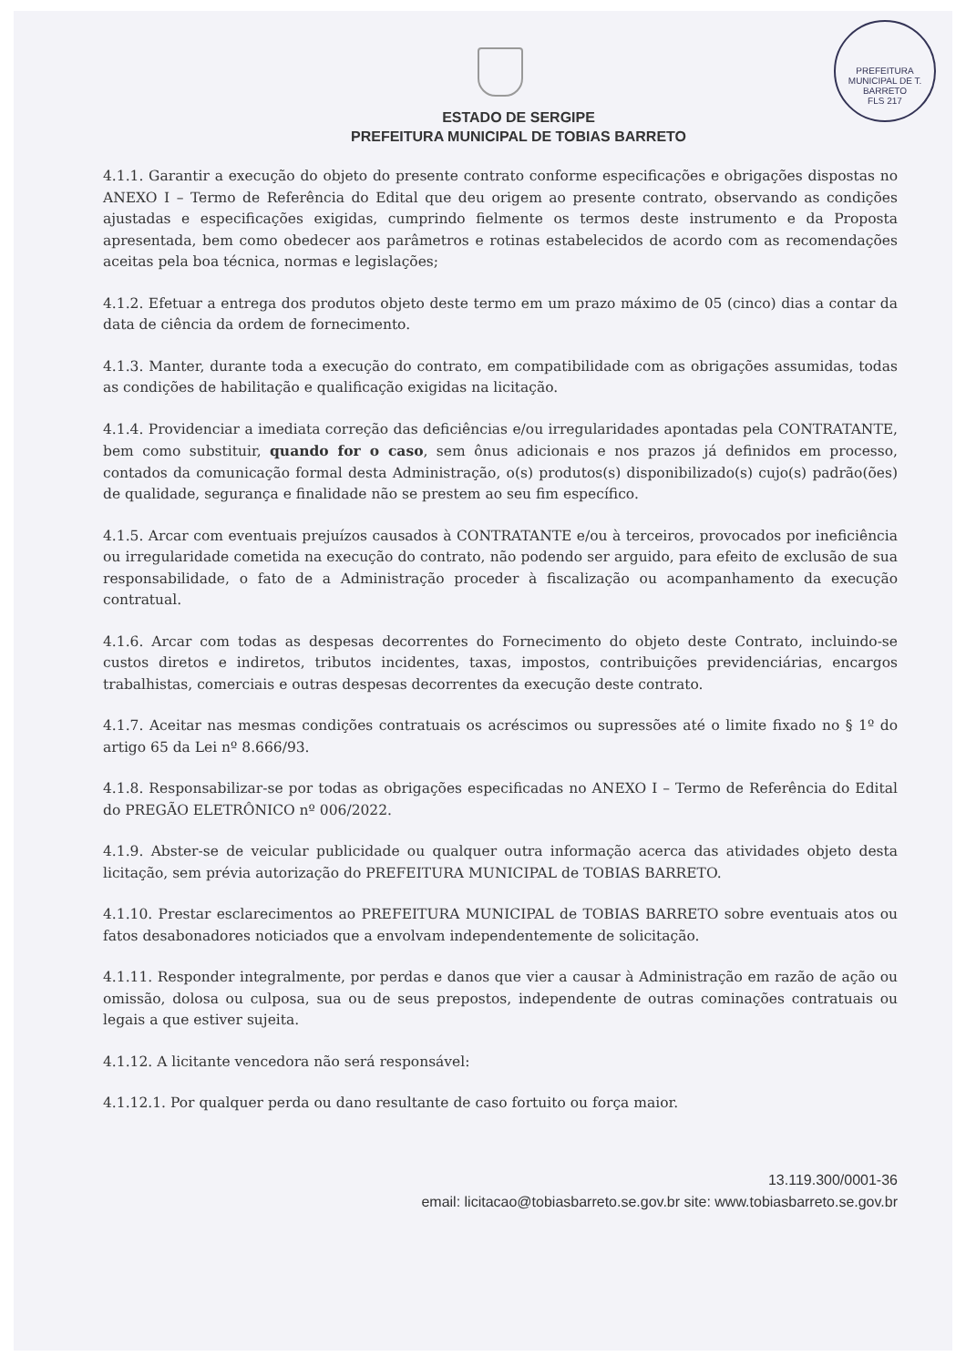PREFEITURA MUNICIPAL DE T. BARRETO
FLS 217
ESTADO DE SERGIPE
PREFEITURA MUNICIPAL DE TOBIAS BARRETO
4.1.1. Garantir a execução do objeto do presente contrato conforme especificações e obrigações dispostas no ANEXO I – Termo de Referência do Edital que deu origem ao presente contrato, observando as condições ajustadas e especificações exigidas, cumprindo fielmente os termos deste instrumento e da Proposta apresentada, bem como obedecer aos parâmetros e rotinas estabelecidos de acordo com as recomendações aceitas pela boa técnica, normas e legislações;
4.1.2. Efetuar a entrega dos produtos objeto deste termo em um prazo máximo de 05 (cinco) dias a contar da data de ciência da ordem de fornecimento.
4.1.3. Manter, durante toda a execução do contrato, em compatibilidade com as obrigações assumidas, todas as condições de habilitação e qualificação exigidas na licitação.
4.1.4. Providenciar a imediata correção das deficiências e/ou irregularidades apontadas pela CONTRATANTE, bem como substituir, quando for o caso, sem ônus adicionais e nos prazos já definidos em processo, contados da comunicação formal desta Administração, o(s) produtos(s) disponibilizado(s) cujo(s) padrão(ões) de qualidade, segurança e finalidade não se prestem ao seu fim específico.
4.1.5. Arcar com eventuais prejuízos causados à CONTRATANTE e/ou à terceiros, provocados por ineficiência ou irregularidade cometida na execução do contrato, não podendo ser arguido, para efeito de exclusão de sua responsabilidade, o fato de a Administração proceder à fiscalização ou acompanhamento da execução contratual.
4.1.6. Arcar com todas as despesas decorrentes do Fornecimento do objeto deste Contrato, incluindo-se custos diretos e indiretos, tributos incidentes, taxas, impostos, contribuições previdenciárias, encargos trabalhistas, comerciais e outras despesas decorrentes da execução deste contrato.
4.1.7. Aceitar nas mesmas condições contratuais os acréscimos ou supressões até o limite fixado no § 1º do artigo 65 da Lei nº 8.666/93.
4.1.8. Responsabilizar-se por todas as obrigações especificadas no ANEXO I – Termo de Referência do Edital do PREGÃO ELETRÔNICO nº 006/2022.
4.1.9. Abster-se de veicular publicidade ou qualquer outra informação acerca das atividades objeto desta licitação, sem prévia autorização do PREFEITURA MUNICIPAL de TOBIAS BARRETO.
4.1.10. Prestar esclarecimentos ao PREFEITURA MUNICIPAL de TOBIAS BARRETO sobre eventuais atos ou fatos desabonadores noticiados que a envolvam independentemente de solicitação.
4.1.11. Responder integralmente, por perdas e danos que vier a causar à Administração em razão de ação ou omissão, dolosa ou culposa, sua ou de seus prepostos, independente de outras cominações contratuais ou legais a que estiver sujeita.
4.1.12. A licitante vencedora não será responsável:
4.1.12.1. Por qualquer perda ou dano resultante de caso fortuito ou força maior.
13.119.300/0001-36
email: licitacao@tobiasbarreto.se.gov.br site: www.tobiasbarreto.se.gov.br